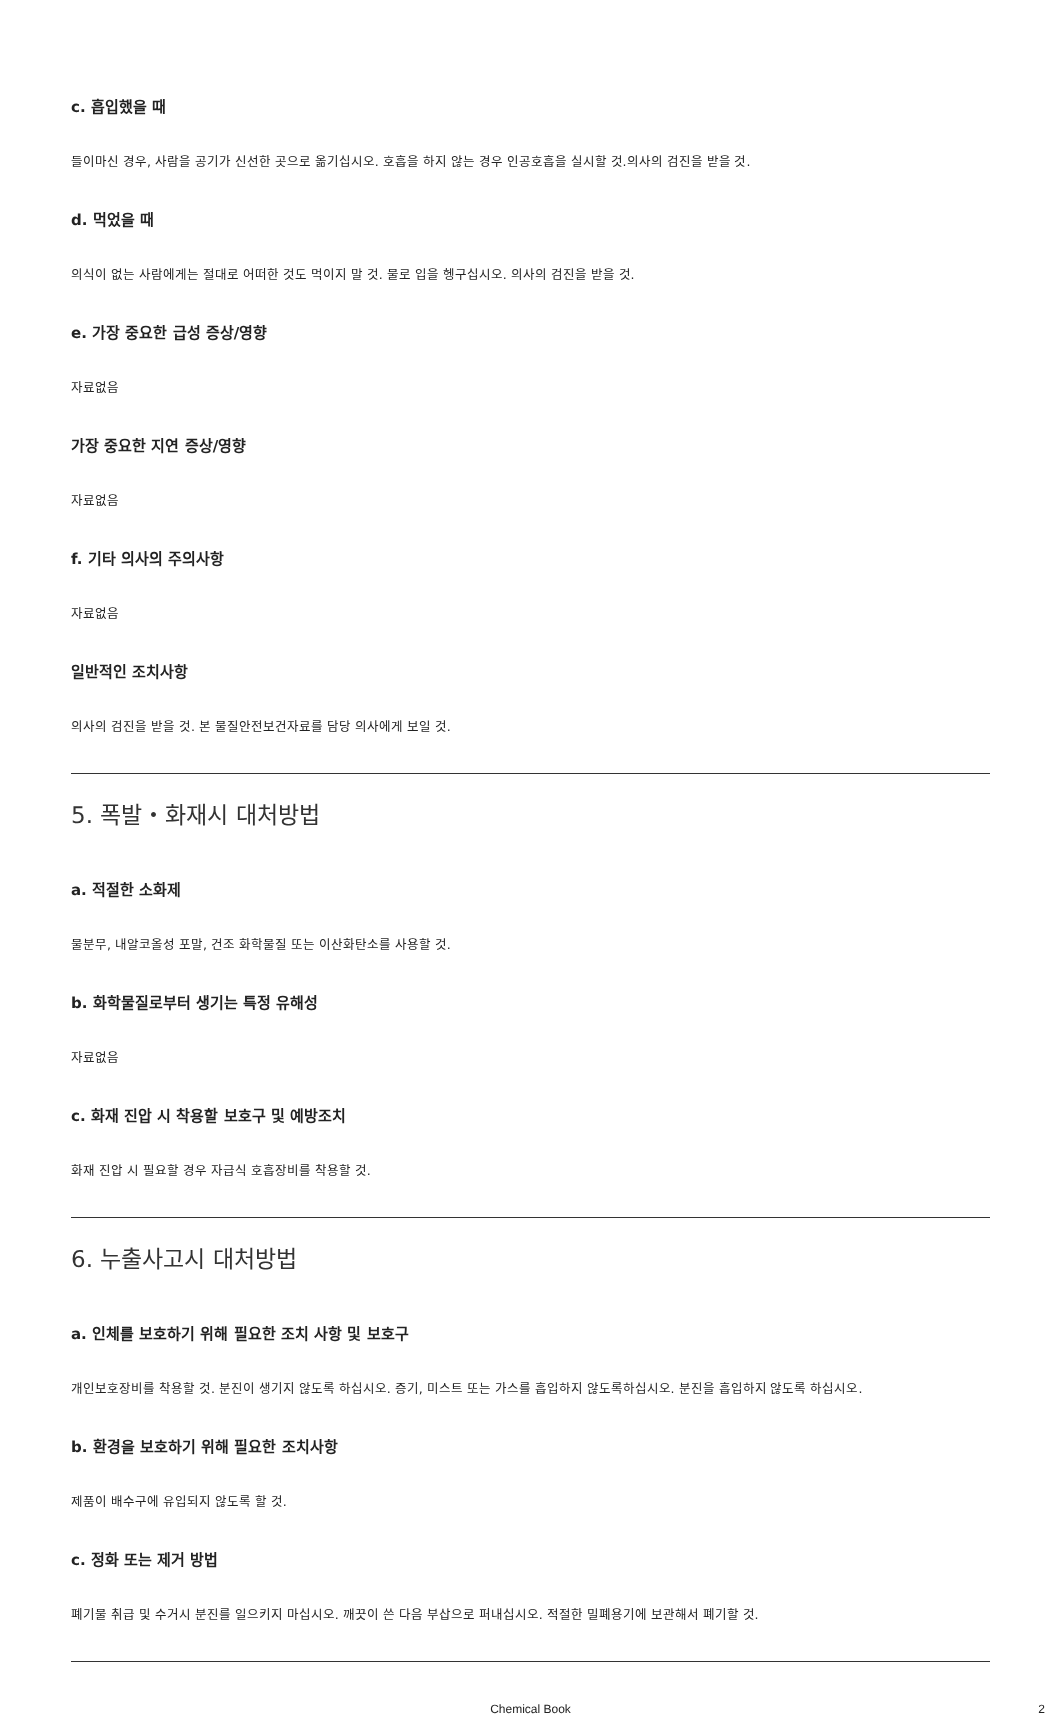c. 흡입했을 때
들이마신 경우, 사람을 공기가 신선한 곳으로 옮기십시오. 호흡을 하지 않는 경우 인공호흡을 실시할 것.의사의 검진을 받을 것.
d. 먹었을 때
의식이 없는 사람에게는 절대로 어떠한 것도 먹이지 말 것. 물로 입을 헹구십시오. 의사의 검진을 받을 것.
e. 가장 중요한 급성 증상/영향
자료없음
가장 중요한 지연 증상/영향
자료없음
f. 기타 의사의 주의사항
자료없음
일반적인 조치사항
의사의 검진을 받을 것. 본 물질안전보건자료를 담당 의사에게 보일 것.
5. 폭발・화재시 대처방법
a. 적절한 소화제
물분무, 내알코올성 포말, 건조 화학물질 또는 이산화탄소를 사용할 것.
b. 화학물질로부터 생기는 특정 유해성
자료없음
c. 화재 진압 시 착용할 보호구 및 예방조치
화재 진압 시 필요할 경우 자급식 호흡장비를 착용할 것.
6. 누출사고시 대처방법
a. 인체를 보호하기 위해 필요한 조치 사항 및 보호구
개인보호장비를 착용할 것. 분진이 생기지 않도록 하십시오. 증기, 미스트 또는 가스를 흡입하지 않도록하십시오. 분진을 흡입하지 않도록 하십시오.
b. 환경을 보호하기 위해 필요한 조치사항
제품이 배수구에 유입되지 않도록 할 것.
c. 정화 또는 제거 방법
폐기물 취급 및 수거시 분진를 일으키지 마십시오. 깨끗이 쓴 다음 부삽으로 퍼내십시오. 적절한 밀폐용기에 보관해서 폐기할 것.
Chemical Book 2